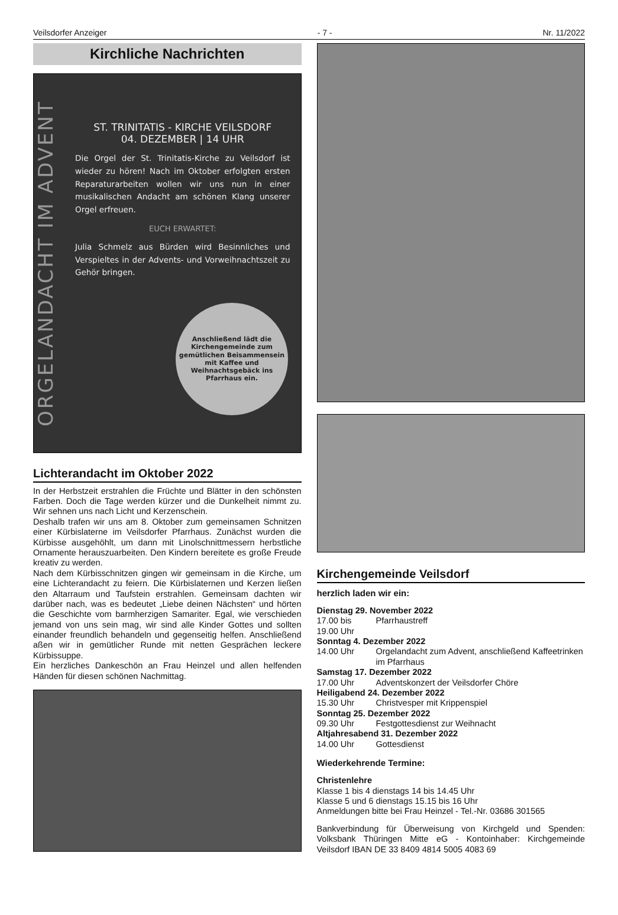Veilsdorfer Anzeiger - 7 - Nr. 11/2022
Kirchliche Nachrichten
ORGELANDACHT IM ADVENT
ST. TRINITATIS - KIRCHE VEILSDORF
04. DEZEMBER | 14 UHR
Die Orgel der St. Trinitatis-Kirche zu Veilsdorf ist wieder zu hören! Nach im Oktober erfolgten ersten Reparaturarbeiten wollen wir uns nun in einer musikalischen Andacht am schönen Klang unserer Orgel erfreuen.
EUCH ERWARTET:
Julia Schmelz aus Bürden wird Besinnliches und Verspieltes in der Advents- und Vorweihnachtszeit zu Gehör bringen.
Anschließend lädt die Kirchengemeinde zum gemütlichen Beisammensein mit Kaffee und Weihnachtsgebäck ins Pfarrhaus ein.
Lichterandacht im Oktober 2022
In der Herbstzeit erstrahlen die Früchte und Blätter in den schönsten Farben. Doch die Tage werden kürzer und die Dunkelheit nimmt zu. Wir sehnen uns nach Licht und Kerzenschein.
Deshalb trafen wir uns am 8. Oktober zum gemeinsamen Schnitzen einer Kürbislaterne im Veilsdorfer Pfarrhaus. Zunächst wurden die Kürbisse ausgehöhlt, um dann mit Linolschnittmessern herbstliche Ornamente herauszuarbeiten. Den Kindern bereitete es große Freude kreativ zu werden.
Nach dem Kürbisschnitzen gingen wir gemeinsam in die Kirche, um eine Lichterandacht zu feiern. Die Kürbislaternen und Kerzen ließen den Altarraum und Taufstein erstrahlen. Gemeinsam dachten wir darüber nach, was es bedeutet „Liebe deinen Nächsten“ und hörten die Geschichte vom barmherzigen Samariter. Egal, wie verschieden jemand von uns sein mag, wir sind alle Kinder Gottes und sollten einander freundlich behandeln und gegenseitig helfen. Anschließend aßen wir in gemütlicher Runde mit netten Gesprächen leckere Kürbissuppe.
Ein herzliches Dankeschön an Frau Heinzel und allen helfenden Händen für diesen schönen Nachmittag.
Kirchengemeinde Veilsdorf
herzlich laden wir ein:
Dienstag 29. November 2022
17.00 bis
19.00 Uhr Pfarrhaustreff
Sonntag 4. Dezember 2022
14.00 Uhr Orgelandacht zum Advent, anschließend Kaffeetrinken im Pfarrhaus
Samstag 17. Dezember 2022
17.00 Uhr Adventskonzert der Veilsdorfer Chöre
Heiligabend 24. Dezember 2022
15.30 Uhr Christvesper mit Krippenspiel
Sonntag 25. Dezember 2022
09.30 Uhr Festgottesdienst zur Weihnacht
Altjahresabend 31. Dezember 2022
14.00 Uhr Gottesdienst
Wiederkehrende Termine:
Christenlehre
Klasse 1 bis 4 dienstags 14 bis 14.45 Uhr
Klasse 5 und 6 dienstags 15.15 bis 16 Uhr
Anmeldungen bitte bei Frau Heinzel - Tel.-Nr. 03686 301565
Bankverbindung für Überweisung von Kirchgeld und Spenden: Volksbank Thüringen Mitte eG - Kontoinhaber: Kirchgemeinde Veilsdorf IBAN DE 33 8409 4814 5005 4083 69